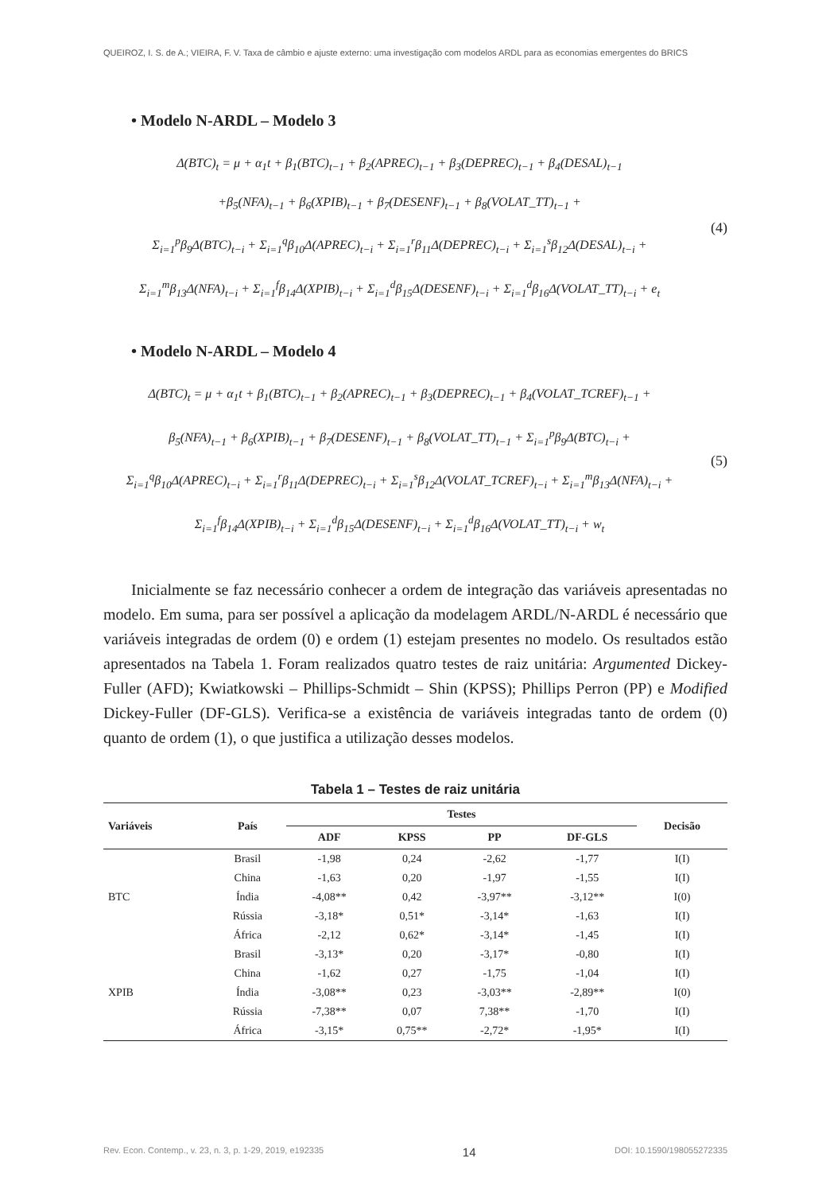QUEIROZ, I. S. de A.; VIEIRA, F. V. Taxa de câmbio e ajuste externo: uma investigação com modelos ARDL para as economias emergentes do BRICS
• Modelo N-ARDL – Modelo 3
Δ(BTC)<sub>t</sub> = μ + α<sub>1</sub>t + β<sub>1</sub>(BTC)<sub>t−1</sub> + β<sub>2</sub>(APREC)<sub>t−1</sub> + β<sub>3</sub>(DEPREC)<sub>t−1</sub> + β<sub>4</sub>(DESAL)<sub>t−1</sub>
+β<sub>5</sub>(NFA)<sub>t−1</sub> + β<sub>6</sub>(XPIB)<sub>t−1</sub> + β<sub>7</sub>(DESENF)<sub>t−1</sub> + β<sub>8</sub>(VOLAT_TT)<sub>t−1</sub> +
Σ<sub>i=1</sub><sup>p</sup>β<sub>9</sub>Δ(BTC)<sub>t−i</sub> + Σ<sub>i=1</sub><sup>q</sup>β<sub>10</sub>Δ(APREC)<sub>t−i</sub> + Σ<sub>i=1</sub><sup>r</sup>β<sub>11</sub>Δ(DEPREC)<sub>t−i</sub> + Σ<sub>i=1</sub><sup>s</sup>β<sub>12</sub>Δ(DESAL)<sub>t−i</sub> +
Σ<sub>i=1</sub><sup>m</sup>β<sub>13</sub>Δ(NFA)<sub>t−i</sub> + Σ<sub>i=1</sub><sup>f</sup>β<sub>14</sub>Δ(XPIB)<sub>t−i</sub> + Σ<sub>i=1</sub><sup>d</sup>β<sub>15</sub>Δ(DESENF)<sub>t−i</sub> + Σ<sub>i=1</sub><sup>d</sup>β<sub>16</sub>Δ(VOLAT_TT)<sub>t−i</sub> + e<sub>t</sub>
(4)
• Modelo N-ARDL – Modelo 4
Δ(BTC)<sub>t</sub> = μ + α<sub>1</sub>t + β<sub>1</sub>(BTC)<sub>t−1</sub> + β<sub>2</sub>(APREC)<sub>t−1</sub> + β<sub>3</sub>(DEPREC)<sub>t−1</sub> + β<sub>4</sub>(VOLAT_TCREF)<sub>t−1</sub> +
β<sub>5</sub>(NFA)<sub>t−1</sub> + β<sub>6</sub>(XPIB)<sub>t−1</sub> + β<sub>7</sub>(DESENF)<sub>t−1</sub> + β<sub>8</sub>(VOLAT_TT)<sub>t−1</sub> + Σ<sub>i=1</sub><sup>p</sup>β<sub>9</sub>Δ(BTC)<sub>t−i</sub> +
Σ<sub>i=1</sub><sup>q</sup>β<sub>10</sub>Δ(APREC)<sub>t−i</sub> + Σ<sub>i=1</sub><sup>r</sup>β<sub>11</sub>Δ(DEPREC)<sub>t−i</sub> + Σ<sub>i=1</sub><sup>s</sup>β<sub>12</sub>Δ(VOLAT_TCREF)<sub>t−i</sub> + Σ<sub>i=1</sub><sup>m</sup>β<sub>13</sub>Δ(NFA)<sub>t−i</sub> +
Σ<sub>i=1</sub><sup>f</sup>β<sub>14</sub>Δ(XPIB)<sub>t−i</sub> + Σ<sub>i=1</sub><sup>d</sup>β<sub>15</sub>Δ(DESENF)<sub>t−i</sub> + Σ<sub>i=1</sub><sup>d</sup>β<sub>16</sub>Δ(VOLAT_TT)<sub>t−i</sub> + w<sub>t</sub>
(5)
Inicialmente se faz necessário conhecer a ordem de integração das variáveis apresentadas no modelo. Em suma, para ser possível a aplicação da modelagem ARDL/N-ARDL é necessário que variáveis integradas de ordem (0) e ordem (1) estejam presentes no modelo. Os resultados estão apresentados na Tabela 1. Foram realizados quatro testes de raiz unitária: Argumented Dickey-Fuller (AFD); Kwiatkowski – Phillips-Schmidt – Shin (KPSS); Phillips Perron (PP) e Modified Dickey-Fuller (DF-GLS). Verifica-se a existência de variáveis integradas tanto de ordem (0) quanto de ordem (1), o que justifica a utilização desses modelos.
Tabela 1 – Testes de raiz unitária
| Variáveis | País | Testes | | | | Decisão |
| --- | --- | --- | --- | --- | --- | --- |
| | | ADF | KPSS | PP | DF-GLS | |
| BTC | Brasil | -1,98 | 0,24 | -2,62 | -1,77 | I(I) |
| | China | -1,63 | 0,20 | -1,97 | -1,55 | I(I) |
| | Índia | -4,08** | 0,42 | -3,97** | -3,12** | I(0) |
| | Rússia | -3,18* | 0,51* | -3,14* | -1,63 | I(I) |
| | África | -2,12 | 0,62* | -3,14* | -1,45 | I(I) |
| XPIB | Brasil | -3,13* | 0,20 | -3,17* | -0,80 | I(I) |
| | China | -1,62 | 0,27 | -1,75 | -1,04 | I(I) |
| | Índia | -3,08** | 0,23 | -3,03** | -2,89** | I(0) |
| | Rússia | -7,38** | 0,07 | 7,38** | -1,70 | I(I) |
| | África | -3,15* | 0,75** | -2,72* | -1,95* | I(I) |
Rev. Econ. Contemp., v. 23, n. 3, p. 1-29, 2019, e192335 14 DOI: 10.1590/198055272335